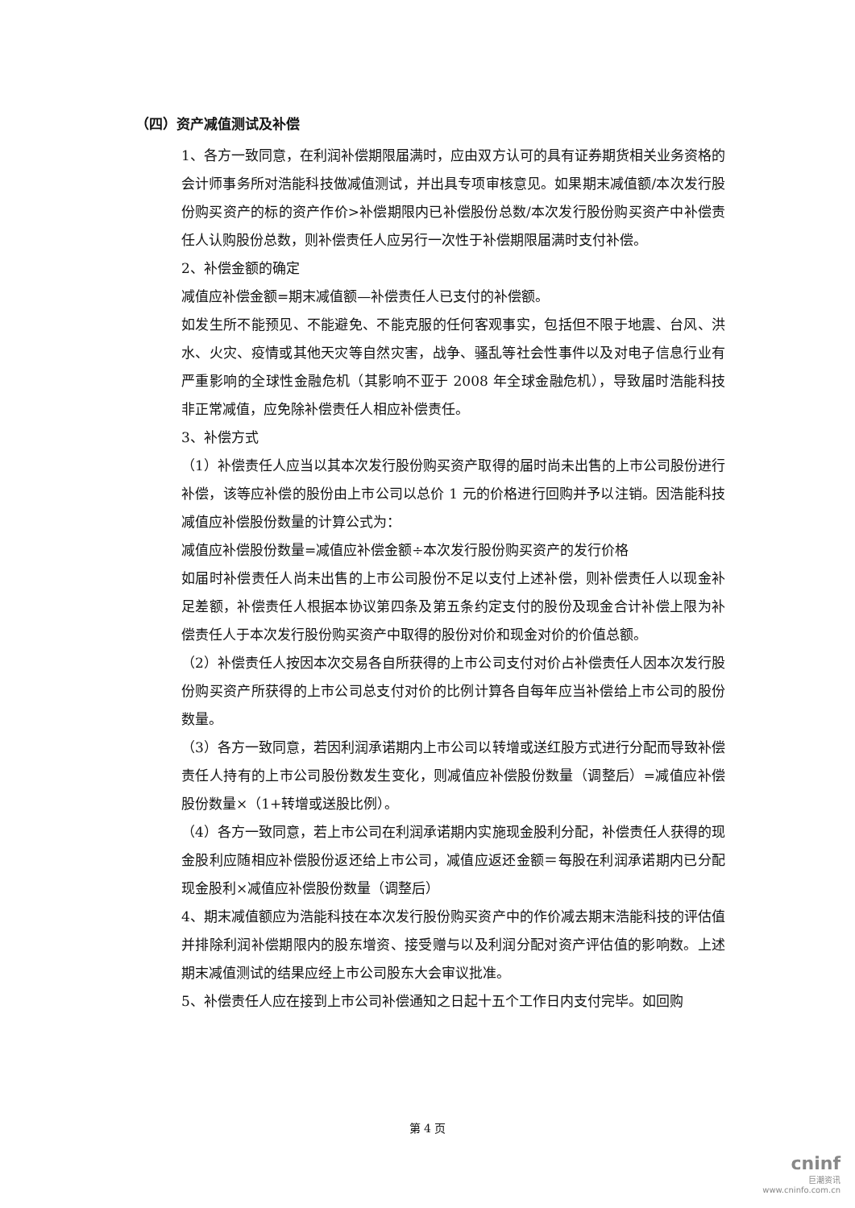（四）资产减值测试及补偿
1、各方一致同意，在利润补偿期限届满时，应由双方认可的具有证券期货相关业务资格的会计师事务所对浩能科技做减值测试，并出具专项审核意见。如果期末减值额/本次发行股份购买资产的标的资产作价>补偿期限内已补偿股份总数/本次发行股份购买资产中补偿责任人认购股份总数，则补偿责任人应另行一次性于补偿期限届满时支付补偿。
2、补偿金额的确定
减值应补偿金额=期末减值额—补偿责任人已支付的补偿额。
如发生所不能预见、不能避免、不能克服的任何客观事实，包括但不限于地震、台风、洪水、火灾、疫情或其他天灾等自然灾害，战争、骚乱等社会性事件以及对电子信息行业有严重影响的全球性金融危机（其影响不亚于 2008 年全球金融危机），导致届时浩能科技非正常减值，应免除补偿责任人相应补偿责任。
3、补偿方式
（1）补偿责任人应当以其本次发行股份购买资产取得的届时尚未出售的上市公司股份进行补偿，该等应补偿的股份由上市公司以总价 1 元的价格进行回购并予以注销。因浩能科技减值应补偿股份数量的计算公式为：
减值应补偿股份数量=减值应补偿金额÷本次发行股份购买资产的发行价格
如届时补偿责任人尚未出售的上市公司股份不足以支付上述补偿，则补偿责任人以现金补足差额，补偿责任人根据本协议第四条及第五条约定支付的股份及现金合计补偿上限为补偿责任人于本次发行股份购买资产中取得的股份对价和现金对价的价值总额。
（2）补偿责任人按因本次交易各自所获得的上市公司支付对价占补偿责任人因本次发行股份购买资产所获得的上市公司总支付对价的比例计算各自每年应当补偿给上市公司的股份数量。
（3）各方一致同意，若因利润承诺期内上市公司以转增或送红股方式进行分配而导致补偿责任人持有的上市公司股份数发生变化，则减值应补偿股份数量（调整后）=减值应补偿股份数量×（1+转增或送股比例）。
（4）各方一致同意，若上市公司在利润承诺期内实施现金股利分配，补偿责任人获得的现金股利应随相应补偿股份返还给上市公司，减值应返还金额＝每股在利润承诺期内已分配现金股利×减值应补偿股份数量（调整后）
4、期末减值额应为浩能科技在本次发行股份购买资产中的作价减去期末浩能科技的评估值并排除利润补偿期限内的股东增资、接受赠与以及利润分配对资产评估值的影响数。上述期末减值测试的结果应经上市公司股东大会审议批准。
5、补偿责任人应在接到上市公司补偿通知之日起十五个工作日内支付完毕。如回购
第 4 页
cninf
巨潮资讯
www.cninfo.com.cn